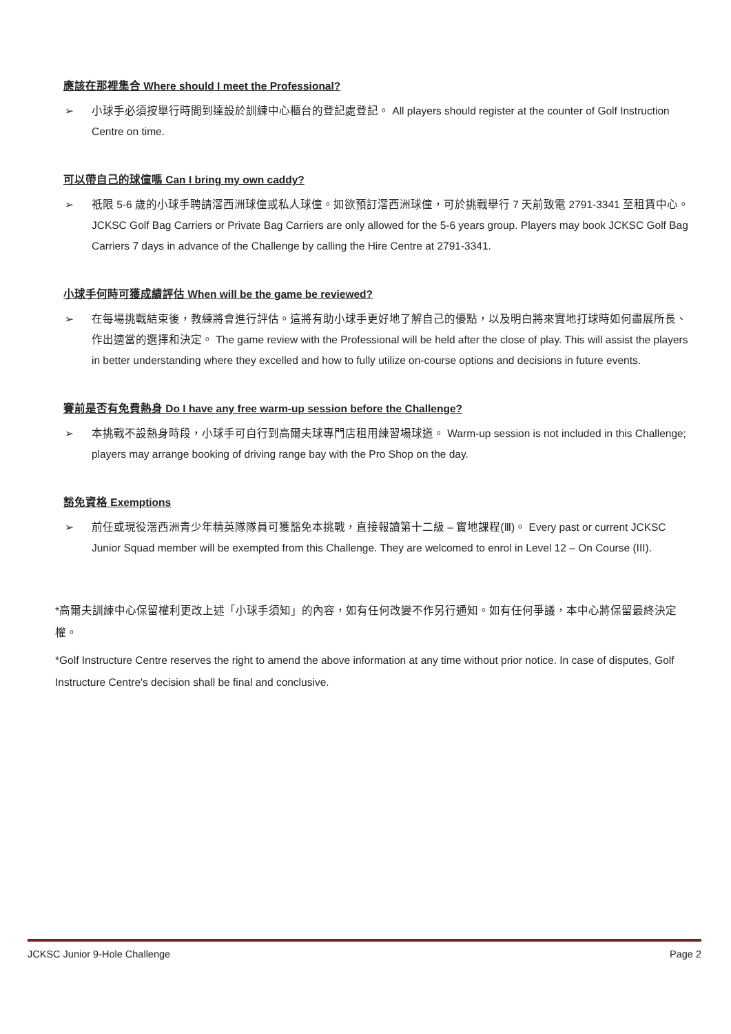應該在那裡集合 Where should I meet the Professional?
➢ 小球手必須按舉行時間到達設於訓練中心櫃台的登記處登記。 All players should register at the counter of Golf Instruction Centre on time.
可以帶自己的球僮嗎 Can I bring my own caddy?
➢ 祇限 5-6 歲的小球手聘請滘西洲球僮或私人球僮。如欲預訂滘西洲球僮，可於挑戰舉行 7 天前致電 2791-3341 至租賃中心。 JCKSC Golf Bag Carriers or Private Bag Carriers are only allowed for the 5-6 years group. Players may book JCKSC Golf Bag Carriers 7 days in advance of the Challenge by calling the Hire Centre at 2791-3341.
小球手何時可獲成績評估 When will be the game be reviewed?
➢ 在每場挑戰結束後，教練將會進行評估。這將有助小球手更好地了解自己的優點，以及明白將來實地打球時如何盡展所長、作出適當的選擇和決定。 The game review with the Professional will be held after the close of play. This will assist the players in better understanding where they excelled and how to fully utilize on-course options and decisions in future events.
賽前是否有免費熱身 Do I have any free warm-up session before the Challenge?
➢ 本挑戰不設熱身時段，小球手可自行到高爾夫球專門店租用練習場球道。 Warm-up session is not included in this Challenge; players may arrange booking of driving range bay with the Pro Shop on the day.
豁免資格 Exemptions
➢ 前任或現役滘西洲青少年精英隊隊員可獲豁免本挑戰，直接報讀第十二級 – 實地課程(Ⅲ)。 Every past or current JCKSC Junior Squad member will be exempted from this Challenge. They are welcomed to enrol in Level 12 – On Course (III).
*高爾夫訓練中心保留權利更改上述「小球手須知」的內容，如有任何改變不作另行通知。如有任何爭議，本中心將保留最終決定權。
*Golf Instructure Centre reserves the right to amend the above information at any time without prior notice. In case of disputes, Golf Instructure Centre's decision shall be final and conclusive.
JCKSC Junior 9-Hole Challenge Page 2